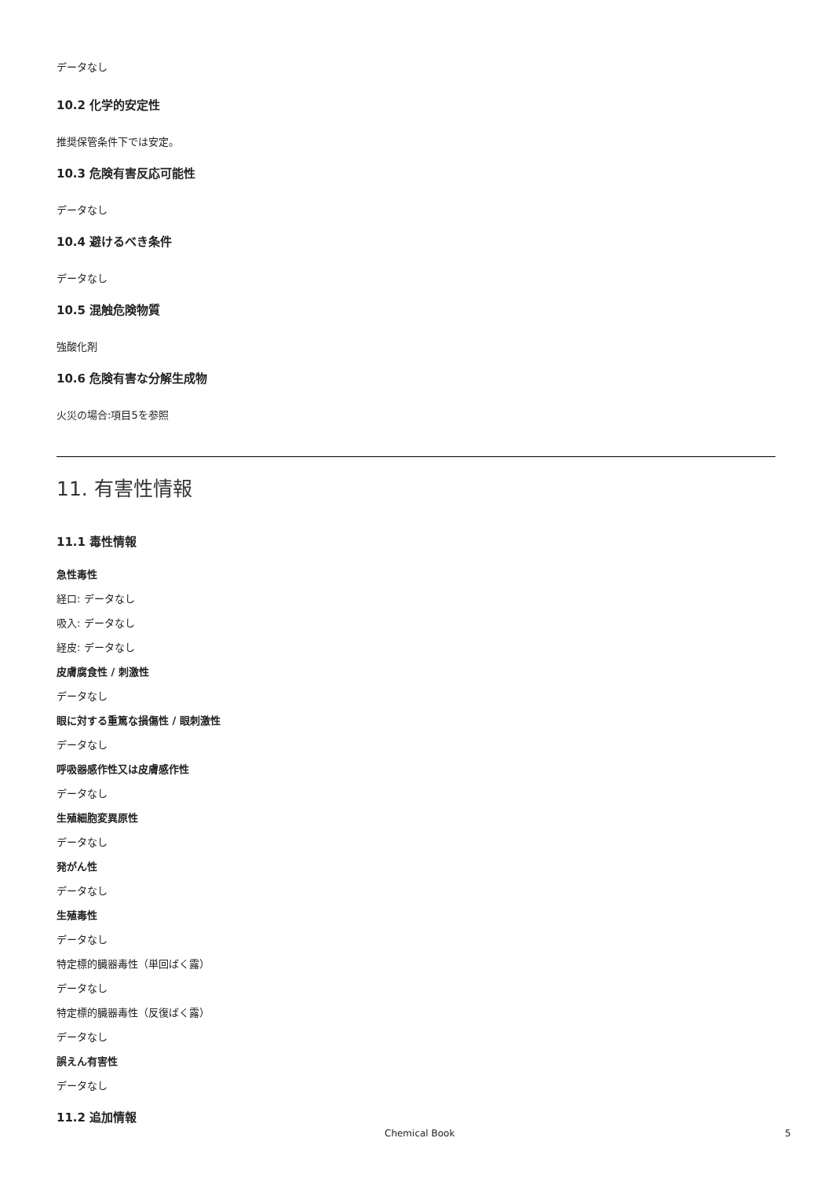データなし
10.2 化学的安定性
推奨保管条件下では安定。
10.3 危険有害反応可能性
データなし
10.4 避けるべき条件
データなし
10.5 混触危険物質
強酸化剤
10.6 危険有害な分解生成物
火災の場合:項目5を参照
11. 有害性情報
11.1 毒性情報
急性毒性
経口: データなし
吸入: データなし
経皮: データなし
皮膚腐食性 / 刺激性
データなし
眼に対する重篤な損傷性 / 眼刺激性
データなし
呼吸器感作性又は皮膚感作性
データなし
生殖細胞変異原性
データなし
発がん性
データなし
生殖毒性
データなし
特定標的臓器毒性（単回ばく露）
データなし
特定標的臓器毒性（反復ばく露）
データなし
誤えん有害性
データなし
11.2 追加情報
Chemical Book 5